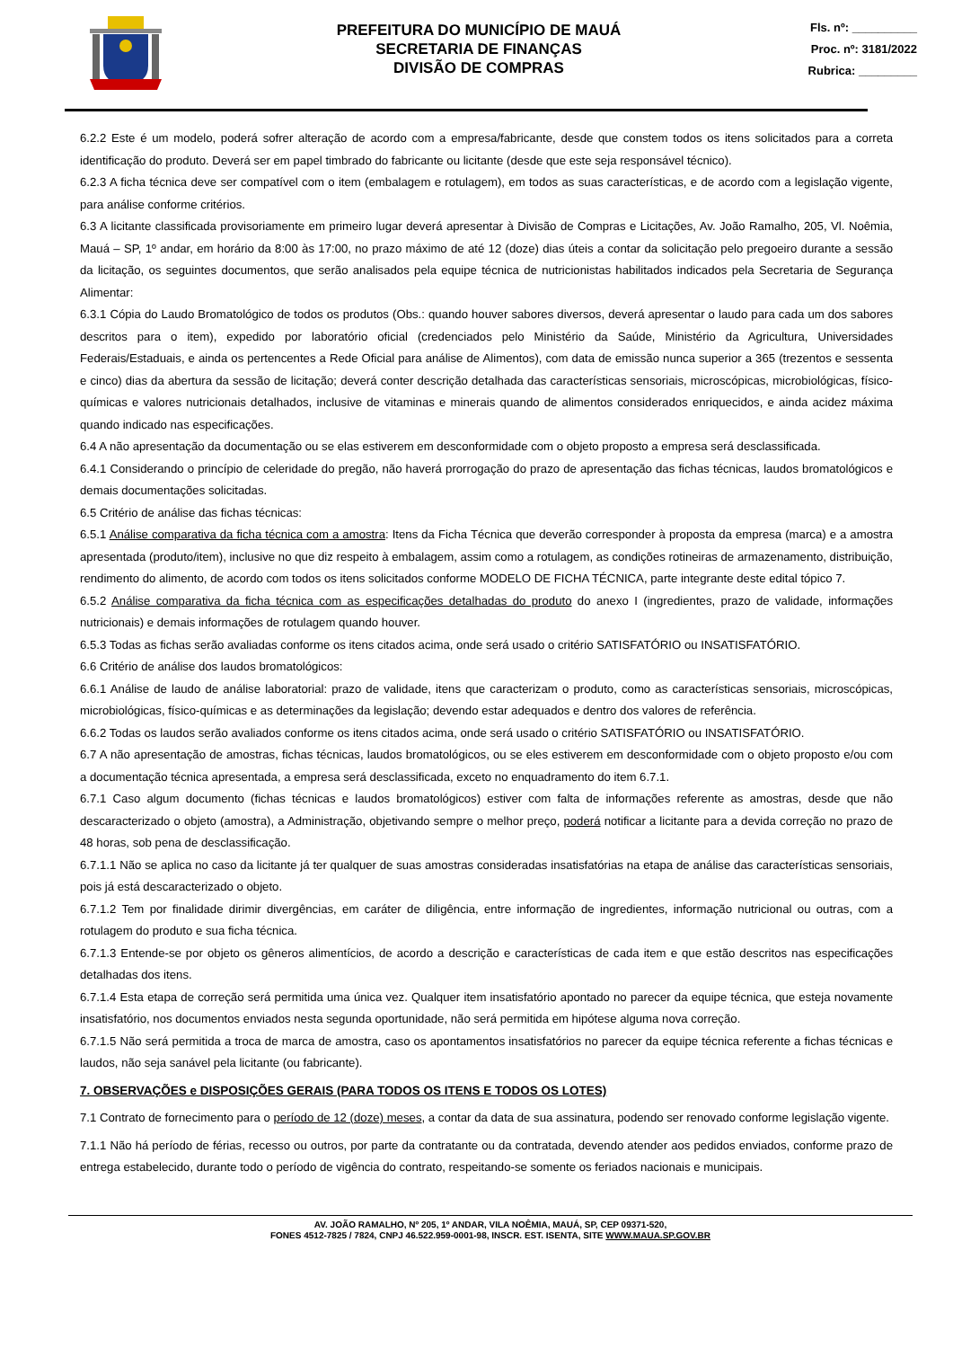PREFEITURA DO MUNICÍPIO DE MAUÁ
SECRETARIA DE FINANÇAS
DIVISÃO DE COMPRAS
Fls. nº: __________
Proc. nº: 3181/2022
Rubrica: _________
6.2.2 Este é um modelo, poderá sofrer alteração de acordo com a empresa/fabricante, desde que constem todos os itens solicitados para a correta identificação do produto. Deverá ser em papel timbrado do fabricante ou licitante (desde que este seja responsável técnico).
6.2.3 A ficha técnica deve ser compatível com o item (embalagem e rotulagem), em todos as suas características, e de acordo com a legislação vigente, para análise conforme critérios.
6.3 A licitante classificada provisoriamente em primeiro lugar deverá apresentar à Divisão de Compras e Licitações, Av. João Ramalho, 205, Vl. Noêmia, Mauá – SP, 1º andar, em horário da 8:00 às 17:00, no prazo máximo de até 12 (doze) dias úteis a contar da solicitação pelo pregoeiro durante a sessão da licitação, os seguintes documentos, que serão analisados pela equipe técnica de nutricionistas habilitados indicados pela Secretaria de Segurança Alimentar:
6.3.1 Cópia do Laudo Bromatológico de todos os produtos (Obs.: quando houver sabores diversos, deverá apresentar o laudo para cada um dos sabores descritos para o item), expedido por laboratório oficial (credenciados pelo Ministério da Saúde, Ministério da Agricultura, Universidades Federais/Estaduais, e ainda os pertencentes a Rede Oficial para análise de Alimentos), com data de emissão nunca superior a 365 (trezentos e sessenta e cinco) dias da abertura da sessão de licitação; deverá conter descrição detalhada das características sensoriais, microscópicas, microbiológicas, físico-químicas e valores nutricionais detalhados, inclusive de vitaminas e minerais quando de alimentos considerados enriquecidos, e ainda acidez máxima quando indicado nas especificações.
6.4 A não apresentação da documentação ou se elas estiverem em desconformidade com o objeto proposto a empresa será desclassificada.
6.4.1 Considerando o princípio de celeridade do pregão, não haverá prorrogação do prazo de apresentação das fichas técnicas, laudos bromatológicos e demais documentações solicitadas.
6.5 Critério de análise das fichas técnicas:
6.5.1 Análise comparativa da ficha técnica com a amostra: Itens da Ficha Técnica que deverão corresponder à proposta da empresa (marca) e a amostra apresentada (produto/item), inclusive no que diz respeito à embalagem, assim como a rotulagem, as condições rotineiras de armazenamento, distribuição, rendimento do alimento, de acordo com todos os itens solicitados conforme MODELO DE FICHA TÉCNICA, parte integrante deste edital tópico 7.
6.5.2 Análise comparativa da ficha técnica com as especificações detalhadas do produto do anexo I (ingredientes, prazo de validade, informações nutricionais) e demais informações de rotulagem quando houver.
6.5.3 Todas as fichas serão avaliadas conforme os itens citados acima, onde será usado o critério SATISFATÓRIO ou INSATISFATÓRIO.
6.6 Critério de análise dos laudos bromatológicos:
6.6.1 Análise de laudo de análise laboratorial: prazo de validade, itens que caracterizam o produto, como as características sensoriais, microscópicas, microbiológicas, físico-químicas e as determinações da legislação; devendo estar adequados e dentro dos valores de referência.
6.6.2 Todas os laudos serão avaliados conforme os itens citados acima, onde será usado o critério SATISFATÓRIO ou INSATISFATÓRIO.
6.7 A não apresentação de amostras, fichas técnicas, laudos bromatológicos, ou se eles estiverem em desconformidade com o objeto proposto e/ou com a documentação técnica apresentada, a empresa será desclassificada, exceto no enquadramento do item 6.7.1.
6.7.1 Caso algum documento (fichas técnicas e laudos bromatológicos) estiver com falta de informações referente as amostras, desde que não descaracterizado o objeto (amostra), a Administração, objetivando sempre o melhor preço, poderá notificar a licitante para a devida correção no prazo de 48 horas, sob pena de desclassificação.
6.7.1.1 Não se aplica no caso da licitante já ter qualquer de suas amostras consideradas insatisfatórias na etapa de análise das características sensoriais, pois já está descaracterizado o objeto.
6.7.1.2 Tem por finalidade dirimir divergências, em caráter de diligência, entre informação de ingredientes, informação nutricional ou outras, com a rotulagem do produto e sua ficha técnica.
6.7.1.3 Entende-se por objeto os gêneros alimentícios, de acordo a descrição e características de cada item e que estão descritos nas especificações detalhadas dos itens.
6.7.1.4 Esta etapa de correção será permitida uma única vez. Qualquer item insatisfatório apontado no parecer da equipe técnica, que esteja novamente insatisfatório, nos documentos enviados nesta segunda oportunidade, não será permitida em hipótese alguma nova correção.
6.7.1.5 Não será permitida a troca de marca de amostra, caso os apontamentos insatisfatórios no parecer da equipe técnica referente a fichas técnicas e laudos, não seja sanável pela licitante (ou fabricante).
7. OBSERVAÇÕES e DISPOSIÇÕES GERAIS (PARA TODOS OS ITENS E TODOS OS LOTES)
7.1 Contrato de fornecimento para o período de 12 (doze) meses, a contar da data de sua assinatura, podendo ser renovado conforme legislação vigente.
7.1.1 Não há período de férias, recesso ou outros, por parte da contratante ou da contratada, devendo atender aos pedidos enviados, conforme prazo de entrega estabelecido, durante todo o período de vigência do contrato, respeitando-se somente os feriados nacionais e municipais.
AV. JOÃO RAMALHO, Nº 205, 1º ANDAR, VILA NOÊMIA, MAUÁ, SP, CEP 09371-520,
FONES 4512-7825 / 7824, CNPJ 46.522.959-0001-98, INSCR. EST. ISENTA, SITE WWW.MAUA.SP.GOV.BR